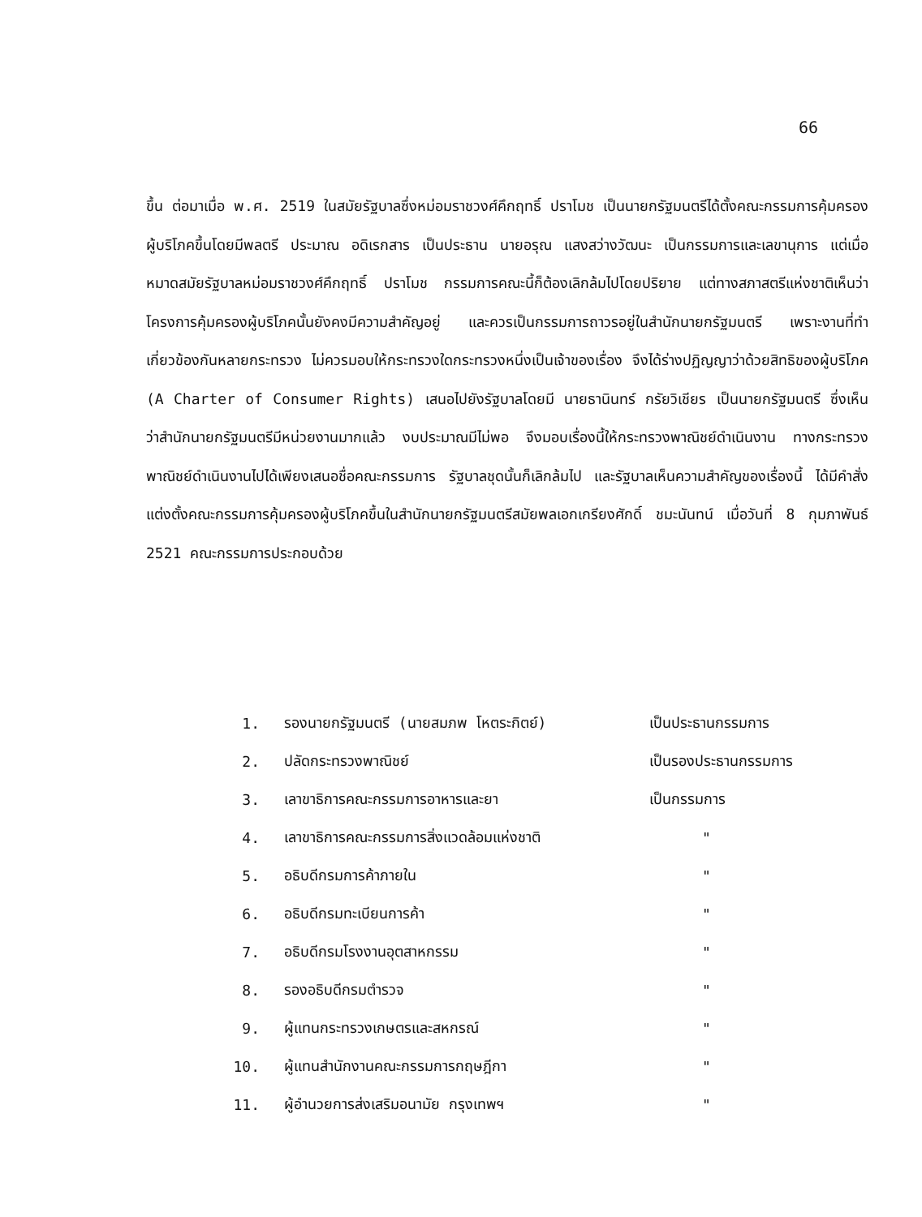66
ขึ้น ต่อมาเมื่อ พ.ศ. 2519 ในสมัยรัฐบาลซึ่งหม่อมราชวงศ์คึกฤทธิ์ ปราโมช เป็นนายกรัฐมนตรีได้ตั้งคณะกรรมการคุ้มครองผู้บริโภคขึ้นโดยมีพลตรี ประมาณ อดิเรกสาร เป็นประธาน นายอรุณ แสงสว่างวัฒนะ เป็นกรรมการและเลขานุการ แต่เมื่อหมาดสมัยรัฐบาลหม่อมราชวงศ์คึกฤทธิ์ ปราโมช กรรมการคณะนี้ก็ต้องเลิกล้มไปโดยปริยาย แต่ทางสภาสตรีแห่งชาติเห็นว่าโครงการคุ้มครองผู้บริโภคนั้นยังคงมีความสำคัญอยู่ และควรเป็นกรรมการถาวรอยู่ในสำนักนายกรัฐมนตรี เพราะงานที่ทำเกี่ยวข้องกันหลายกระทรวง ไม่ควรมอบให้กระทรวงใดกระทรวงหนึ่งเป็นเจ้าของเรื่อง จึงได้ร่างปฏิญญาว่าด้วยสิทธิของผู้บริโภค (A Charter of Consumer Rights) เสนอไปยังรัฐบาลโดยมี นายธานินทร์ กรัยวิเชียร เป็นนายกรัฐมนตรี ซึ่งเห็นว่าสำนักนายกรัฐมนตรีมีหน่วยงานมากแล้ว งบประมาณมีไม่พอ จึงมอบเรื่องนี้ให้กระทรวงพาณิชย์ดำเนินงาน ทางกระทรวงพาณิชย์ดำเนินงานไปได้เพียงเสนอชื่อคณะกรรมการ รัฐบาลชุดนั้นก็เลิกล้มไป และรัฐบาลเห็นความสำคัญของเรื่องนี้ ได้มีคำสั่งแต่งตั้งคณะกรรมการคุ้มครองผู้บริโภคขึ้นในสำนักนายกรัฐมนตรีสมัยพลเอกเกรียงศักดิ์ ชมะนันทน์ เมื่อวันที่ 8 กุมภาพันธ์ 2521 คณะกรรมการประกอบด้วย
1. รองนายกรัฐมนตรี (นายสมภพ โหตระกิตย์) เป็นประธานกรรมการ
2. ปลัดกระทรวงพาณิชย์ เป็นรองประธานกรรมการ
3. เลาขาธิการคณะกรรมการอาหารและยา เป็นกรรมการ
4. เลาขาธิการคณะกรรมการสิ่งแวดล้อมแห่งชาติ "
5. อธิบดีกรมการค้าภายใน "
6. อธิบดีกรมทะเบียนการค้า "
7. อธิบดีกรมโรงงานอุตสาหกรรม "
8. รองอธิบดีกรมตำรวจ "
9. ผู้แทนกระทรวงเกษตรและสหกรณ์ "
10. ผู้แทนสำนักงานคณะกรรมการกฤษฎีกา "
11. ผู้อำนวยการส่งเสริมอนามัย กรุงเทพฯ "